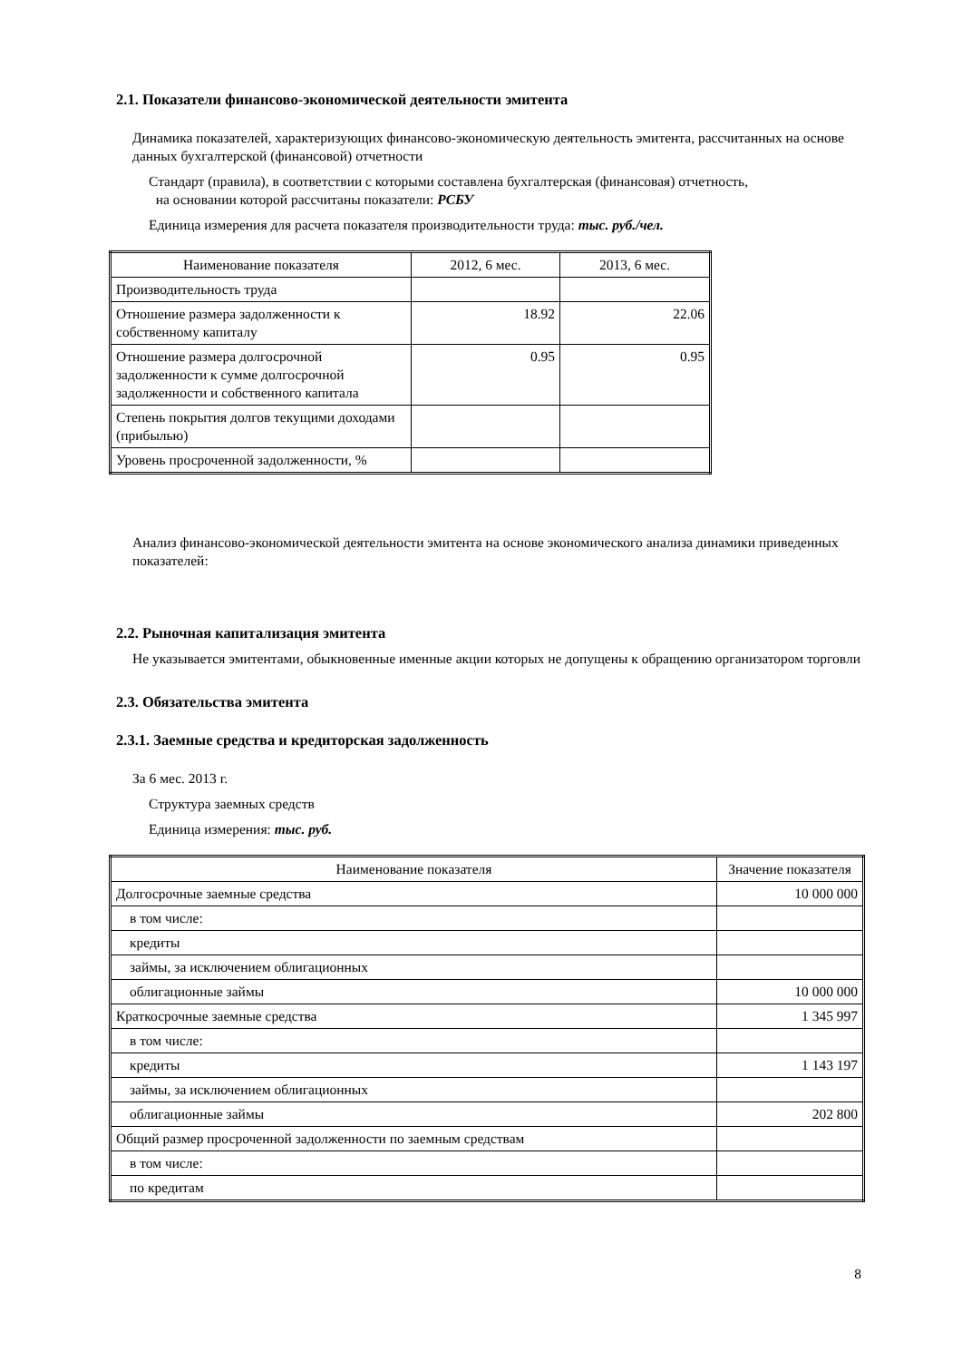2.1. Показатели финансово-экономической деятельности эмитента
Динамика показателей, характеризующих финансово-экономическую деятельность эмитента, рассчитанных на основе данных бухгалтерской (финансовой) отчетности
Стандарт (правила), в соответствии с которыми составлена бухгалтерская (финансовая) отчетность,
на основании которой рассчитаны показатели: РСБУ
Единица измерения для расчета показателя производительности труда: тыс. руб./чел.
| Наименование показателя | 2012, 6 мес. | 2013, 6 мес. |
| Производительность труда | | |
| Отношение размера задолженности к собственному капиталу | 18.92 | 22.06 |
| Отношение размера долгосрочной задолженности к сумме долгосрочной задолженности и собственного капитала | 0.95 | 0.95 |
| Степень покрытия долгов текущими доходами (прибылью) | | |
| Уровень просроченной задолженности, % | | |
Анализ финансово-экономической деятельности эмитента на основе экономического анализа динамики приведенных показателей:
2.2. Рыночная капитализация эмитента
Не указывается эмитентами, обыкновенные именные акции которых не допущены к обращению организатором торговли
2.3. Обязательства эмитента
2.3.1. Заемные средства и кредиторская задолженность
За 6 мес. 2013 г.
Структура заемных средств
Единица измерения: тыс. руб.
| Наименование показателя | Значение показателя |
| Долгосрочные заемные средства | 10 000 000 |
| в том числе: | |
| кредиты | |
| займы, за исключением облигационных | |
| облигационные займы | 10 000 000 |
| Краткосрочные заемные средства | 1 345 997 |
| в том числе: | |
| кредиты | 1 143 197 |
| займы, за исключением облигационных | |
| облигационные займы | 202 800 |
| Общий размер просроченной задолженности по заемным средствам | |
| в том числе: | |
| по кредитам | |
8